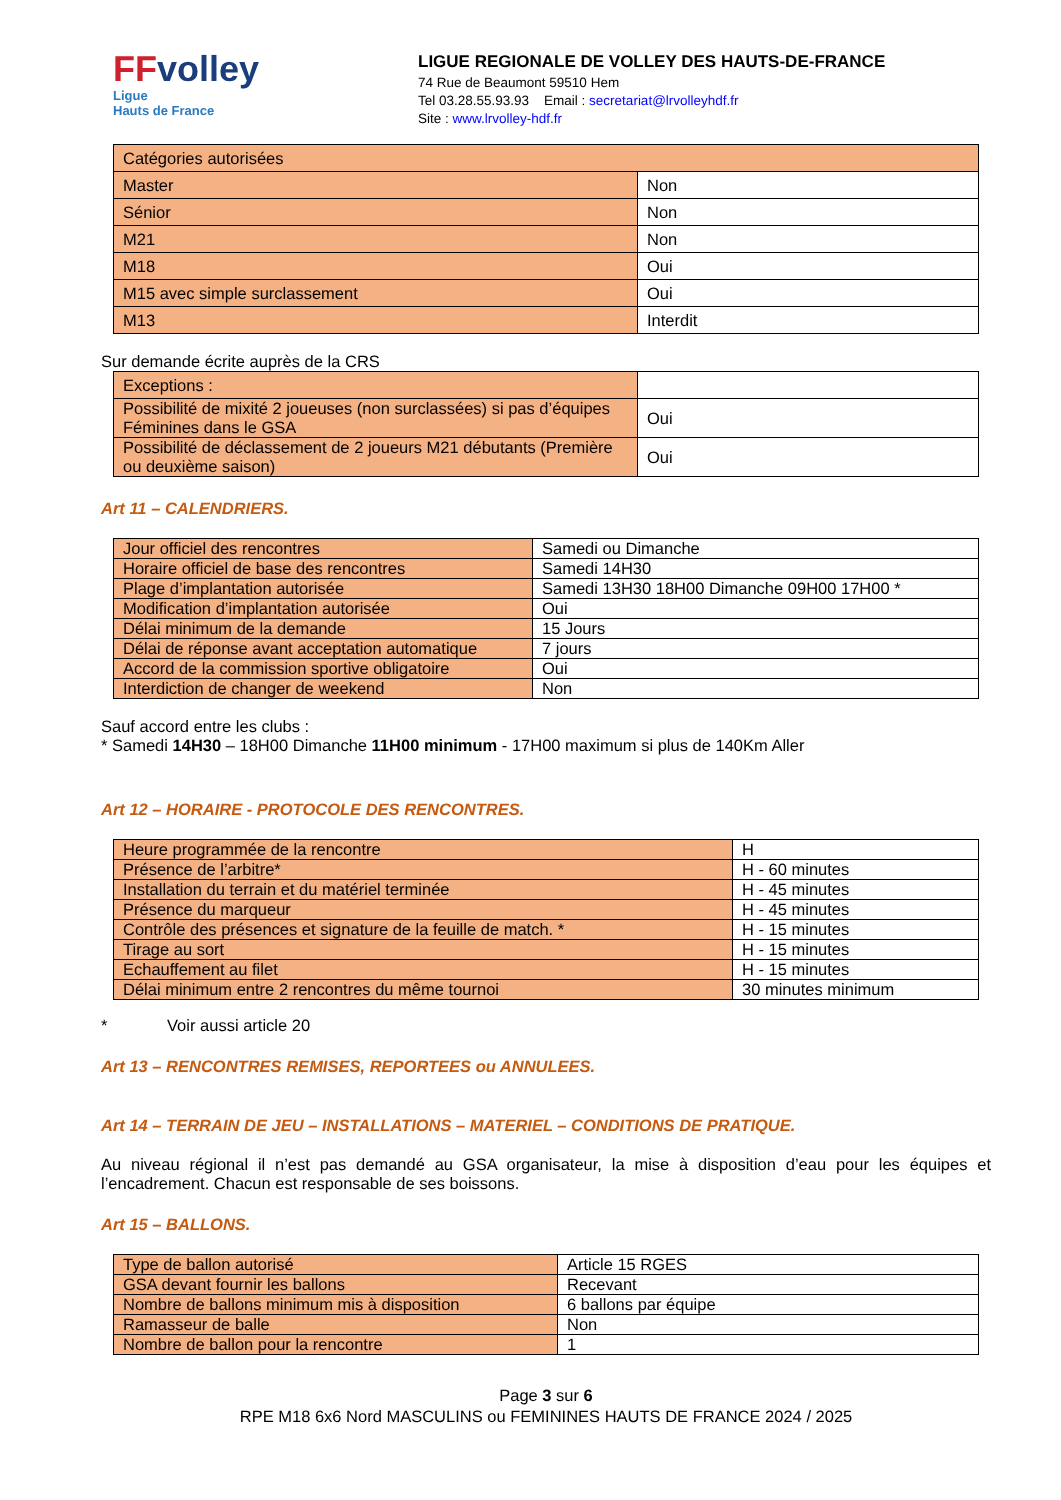FFvolley
Ligue
Hauts de France
LIGUE REGIONALE DE VOLLEY DES HAUTS-DE-FRANCE
74 Rue de Beaumont 59510 Hem
Tel 03.28.55.93.93 Email : secretariat@lrvolleyhdf.fr
Site : www.lrvolley-hdf.fr
| Catégories autorisées | |
| Master | Non |
| Sénior | Non |
| M21 | Non |
| M18 | Oui |
| M15 avec simple surclassement | Oui |
| M13 | Interdit |
Sur demande écrite auprès de la CRS
| Exceptions : | |
| Possibilité de mixité 2 joueuses (non surclassées) si pas d’équipes Féminines dans le GSA | Oui |
| Possibilité de déclassement de 2 joueurs M21 débutants (Première ou deuxième saison) | Oui |
Art 11 – CALENDRIERS.
| Jour officiel des rencontres | Samedi ou Dimanche |
| Horaire officiel de base des rencontres | Samedi 14H30 |
| Plage d’implantation autorisée | Samedi 13H30 18H00 Dimanche 09H00 17H00 * |
| Modification d’implantation autorisée | Oui |
| Délai minimum de la demande | 15 Jours |
| Délai de réponse avant acceptation automatique | 7 jours |
| Accord de la commission sportive obligatoire | Oui |
| Interdiction de changer de weekend | Non |
Sauf accord entre les clubs :
* Samedi 14H30 – 18H00 Dimanche 11H00 minimum - 17H00 maximum si plus de 140Km Aller
Art 12 – HORAIRE - PROTOCOLE DES RENCONTRES.
| Heure programmée de la rencontre | H |
| Présence de l’arbitre* | H - 60 minutes |
| Installation du terrain et du matériel terminée | H - 45 minutes |
| Présence du marqueur | H - 45 minutes |
| Contrôle des présences et signature de la feuille de match. * | H - 15 minutes |
| Tirage au sort | H - 15 minutes |
| Echauffement au filet | H - 15 minutes |
| Délai minimum entre 2 rencontres du même tournoi | 30 minutes minimum |
* Voir aussi article 20
Art 13 – RENCONTRES REMISES, REPORTEES ou ANNULEES.
Art 14 – TERRAIN DE JEU – INSTALLATIONS – MATERIEL – CONDITIONS DE PRATIQUE.
Au niveau régional il n’est pas demandé au GSA organisateur, la mise à disposition d’eau pour les équipes et l’encadrement. Chacun est responsable de ses boissons.
Art 15 – BALLONS.
| Type de ballon autorisé | Article 15 RGES |
| GSA devant fournir les ballons | Recevant |
| Nombre de ballons minimum mis à disposition | 6 ballons par équipe |
| Ramasseur de balle | Non |
| Nombre de ballon pour la rencontre | 1 |
Page 3 sur 6
RPE M18 6x6 Nord MASCULINS ou FEMININES HAUTS DE FRANCE 2024 / 2025